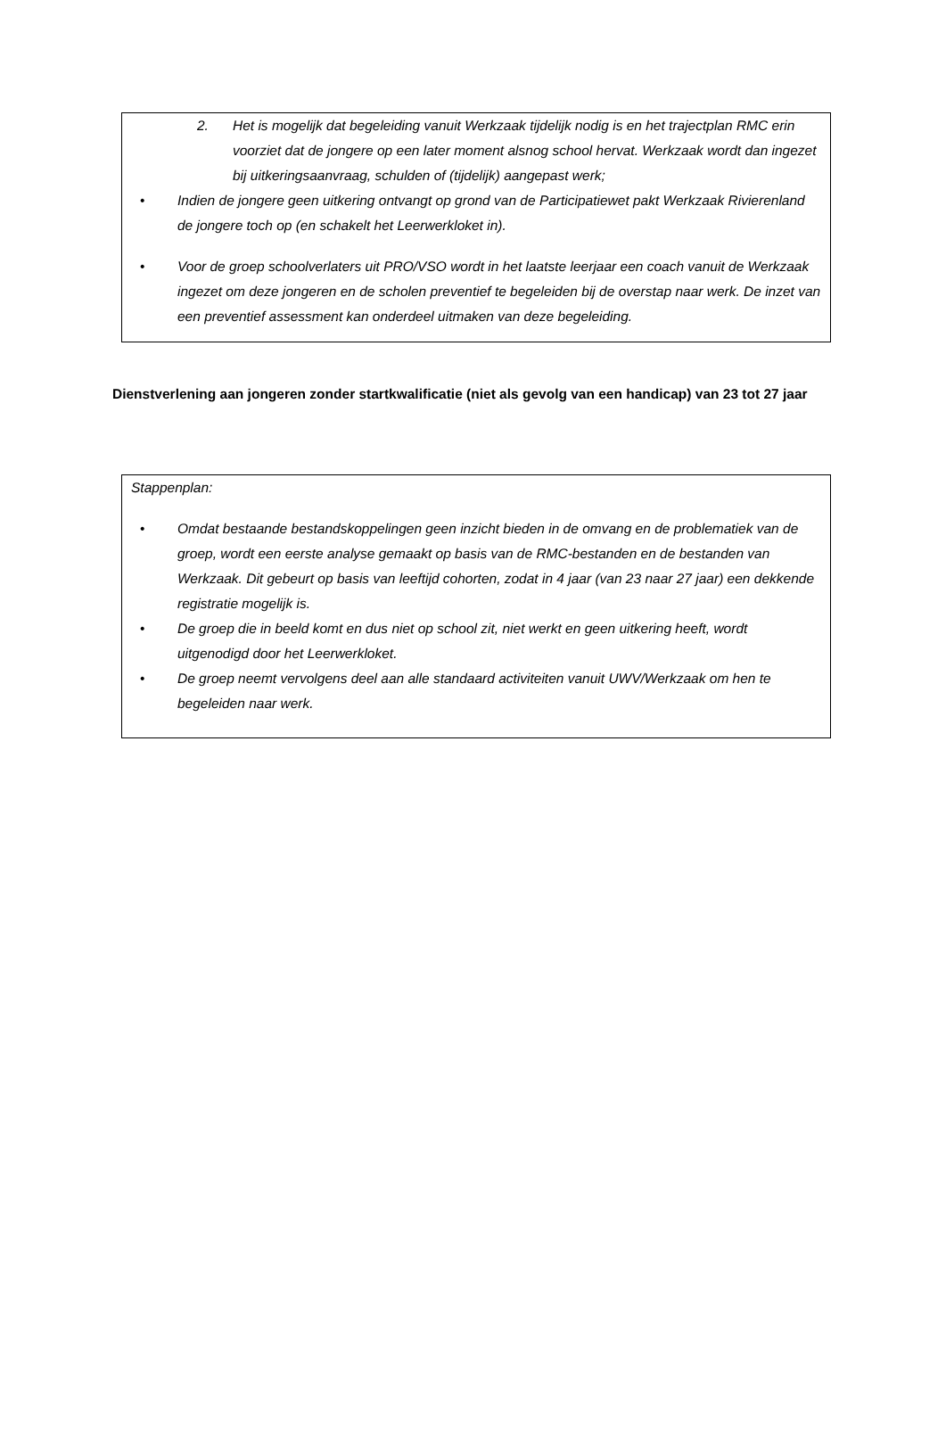2. Het is mogelijk dat begeleiding vanuit Werkzaak tijdelijk nodig is en het trajectplan RMC erin voorziet dat de jongere op een later moment alsnog school hervat. Werkzaak wordt dan ingezet bij uitkeringsaanvraag, schulden of (tijdelijk) aangepast werk;
• Indien de jongere geen uitkering ontvangt op grond van de Participatiewet pakt Werkzaak Rivierenland de jongere toch op (en schakelt het Leerwerkloket in).
• Voor de groep schoolverlaters uit PRO/VSO wordt in het laatste leerjaar een coach vanuit de Werkzaak ingezet om deze jongeren en de scholen preventief te begeleiden bij de overstap naar werk. De inzet van een preventief assessment kan onderdeel uitmaken van deze begeleiding.
Dienstverlening aan jongeren zonder startkwalificatie (niet als gevolg van een handicap) van 23 tot 27 jaar
Stappenplan:
• Omdat bestaande bestandskoppelingen geen inzicht bieden in de omvang en de problematiek van de groep, wordt een eerste analyse gemaakt op basis van de RMC-bestanden en de bestanden van Werkzaak. Dit gebeurt op basis van leeftijd cohorten, zodat in 4 jaar (van 23 naar 27 jaar) een dekkende registratie mogelijk is.
• De groep die in beeld komt en dus niet op school zit, niet werkt en geen uitkering heeft, wordt uitgenodigd door het Leerwerkloket.
• De groep neemt vervolgens deel aan alle standaard activiteiten vanuit UWV/Werkzaak om hen te begeleiden naar werk.